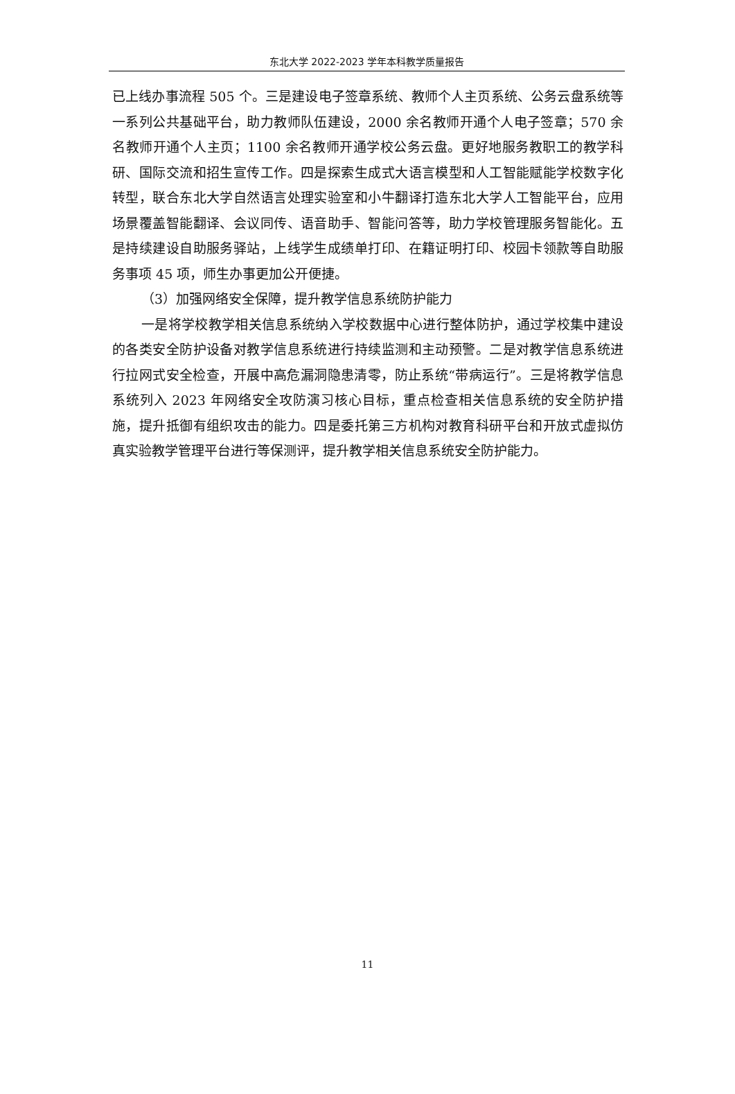东北大学 2022-2023 学年本科教学质量报告
已上线办事流程 505 个。三是建设电子签章系统、教师个人主页系统、公务云盘系统等一系列公共基础平台，助力教师队伍建设，2000 余名教师开通个人电子签章；570 余名教师开通个人主页；1100 余名教师开通学校公务云盘。更好地服务教职工的教学科研、国际交流和招生宣传工作。四是探索生成式大语言模型和人工智能赋能学校数字化转型，联合东北大学自然语言处理实验室和小牛翻译打造东北大学人工智能平台，应用场景覆盖智能翻译、会议同传、语音助手、智能问答等，助力学校管理服务智能化。五是持续建设自助服务驿站，上线学生成绩单打印、在籍证明打印、校园卡领款等自助服务事项 45 项，师生办事更加公开便捷。
（3）加强网络安全保障，提升教学信息系统防护能力
一是将学校教学相关信息系统纳入学校数据中心进行整体防护，通过学校集中建设的各类安全防护设备对教学信息系统进行持续监测和主动预警。二是对教学信息系统进行拉网式安全检查，开展中高危漏洞隐患清零，防止系统“带病运行”。三是将教学信息系统列入 2023 年网络安全攻防演习核心目标，重点检查相关信息系统的安全防护措施，提升抵御有组织攻击的能力。四是委托第三方机构对教育科研平台和开放式虚拟仿真实验教学管理平台进行等保测评，提升教学相关信息系统安全防护能力。
11